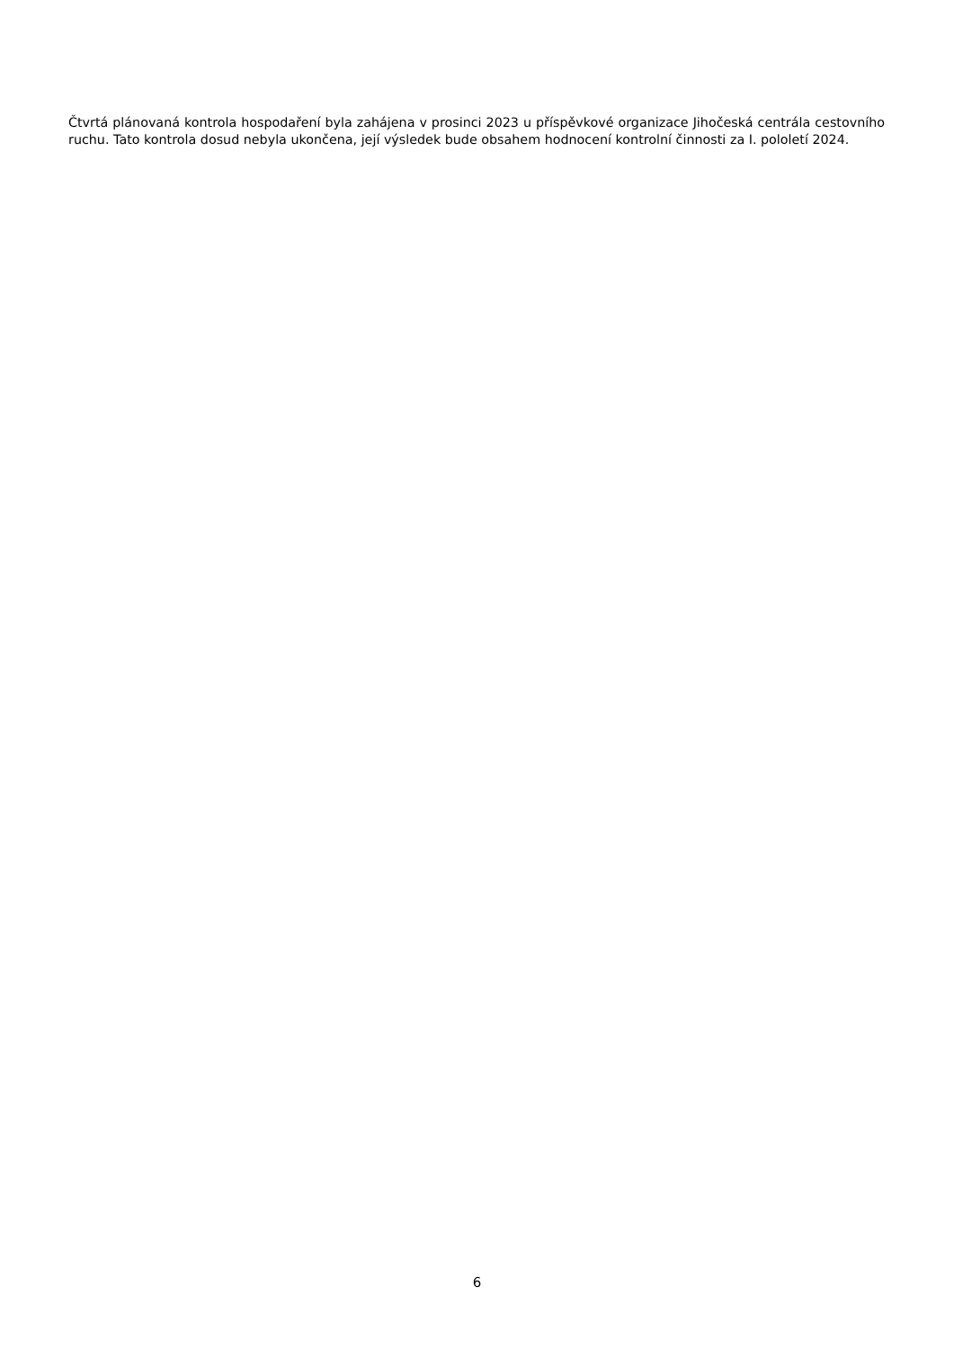Čtvrtá plánovaná kontrola hospodaření byla zahájena v prosinci 2023 u příspěvkové organizace Jihočeská centrála cestovního ruchu. Tato kontrola dosud nebyla ukončena, její výsledek bude obsahem hodnocení kontrolní činnosti za I. pololetí 2024.
6